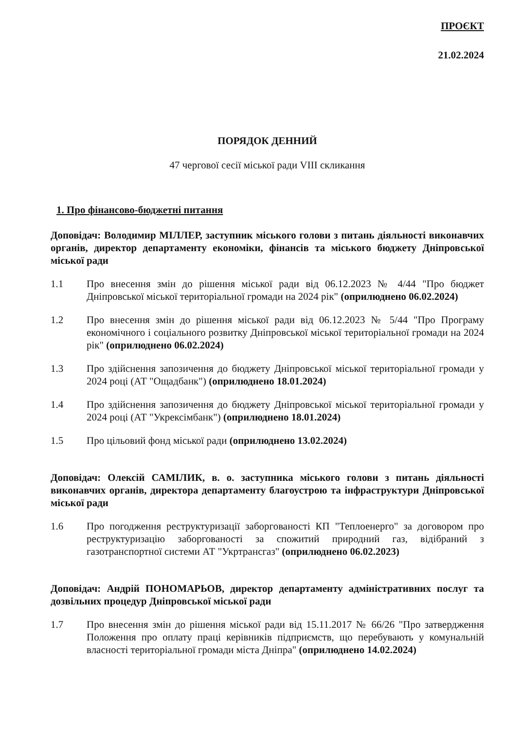ПРОЄКТ
21.02.2024
ПОРЯДОК ДЕННИЙ
47 чергової сесії міської ради VIII скликання
1. Про фінансово-бюджетні питання
Доповідач: Володимир МІЛЛЕР, заступник міського голови з питань діяльності виконавчих органів, директор департаменту економіки, фінансів та міського бюджету Дніпровської міської ради
1.1 Про внесення змін до рішення міської ради від 06.12.2023 № 4/44 "Про бюджет Дніпровської міської територіальної громади на 2024 рік" (оприлюднено 06.02.2024)
1.2 Про внесення змін до рішення міської ради від 06.12.2023 № 5/44 "Про Програму економічного і соціального розвитку Дніпровської міської територіальної громади на 2024 рік" (оприлюднено 06.02.2024)
1.3 Про здійснення запозичення до бюджету Дніпровської міської територіальної громади у 2024 році (АТ "Ощадбанк") (оприлюднено 18.01.2024)
1.4 Про здійснення запозичення до бюджету Дніпровської міської територіальної громади у 2024 році (АТ "Укрексімбанк") (оприлюднено 18.01.2024)
1.5 Про цільовий фонд міської ради (оприлюднено 13.02.2024)
Доповідач: Олексій САМІЛИК, в. о. заступника міського голови з питань діяльності виконавчих органів, директора департаменту благоустрою та інфраструктури Дніпровської міської ради
1.6 Про погодження реструктуризації заборгованості КП "Теплоенерго" за договором про реструктуризацію заборгованості за спожитий природний газ, відібраний з газотранспортної системи АТ "Укртрансгаз" (оприлюднено 06.02.2023)
Доповідач: Андрій ПОНОМАРЬОВ, директор департаменту адміністративних послуг та дозвільних процедур Дніпровської міської ради
1.7 Про внесення змін до рішення міської ради від 15.11.2017 № 66/26 "Про затвердження Положення про оплату праці керівників підприємств, що перебувають у комунальній власності територіальної громади міста Дніпра" (оприлюднено 14.02.2024)